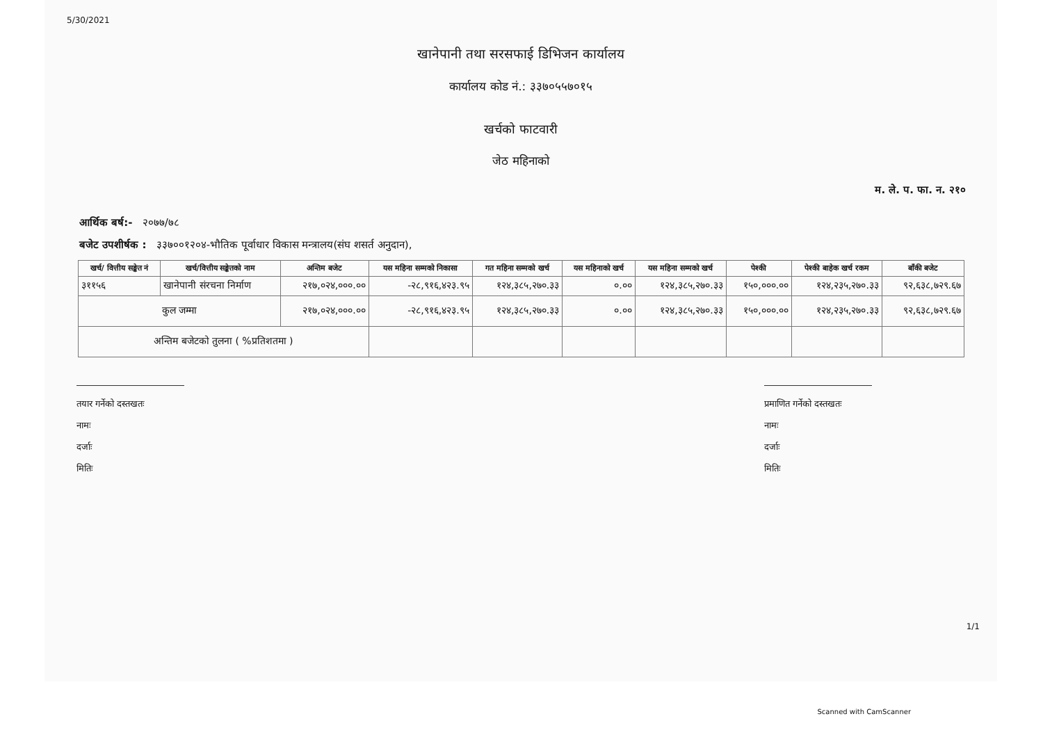5/30/2021
खानेपानी तथा सरसफाई डिभिजन कार्यालय
कार्यालय कोड नं.: ३३७०५५७०१५
खर्चको फाटवारी
जेठ महिनाको
म. ले. प. फा. न. २१०
आर्थिक बर्ष:- २०७७/७८
बजेट उपशीर्षक : ३३७००१२०४-भौतिक पूर्वाधार विकास मन्त्रालय(संघ शसर्त अनुदान),
| खर्च/ वित्तीय सङ्केत नं | खर्च/वित्तीय सङ्केतको नाम | अन्तिम बजेट | यस महिना सम्मको निकासा | गत महिना सम्मको खर्च | यस महिनाको खर्च | यस महिना सम्मको खर्च | पेश्की | पेश्की बाहेक खर्च रकम | बाँकी बजेट |
| --- | --- | --- | --- | --- | --- | --- | --- | --- | --- |
| ३११५६ | खानेपानी संरचना निर्माण | २१७,०२४,०००.०० | -२८,९१६,४२३.९५ | १२४,३८५,२७०.३३ | ०.०० | १२४,३८५,२७०.३३ | १५०,०००.०० | १२४,२३५,२७०.३३ | ९२,६३८,७२९.६७ |
| कुल जम्मा | | २१७,०२४,०००.०० | -२८,९१६,४२३.९५ | १२४,३८५,२७०.३३ | ०.०० | १२४,३८५,२७०.३३ | १५०,०००.०० | १२४,२३५,२७०.३३ | ९२,६३८,७२९.६७ |
| अन्तिम बजेटको तुलना ( %प्रतिशतमा ) | | | | | | | | | |
तयार गर्नेको दस्तखतः
नामः
दर्जाः
मितिः
प्रमाणित गर्नेको दस्तखतः
नामः
दर्जाः
मितिः
1/1
Scanned with CamScanner